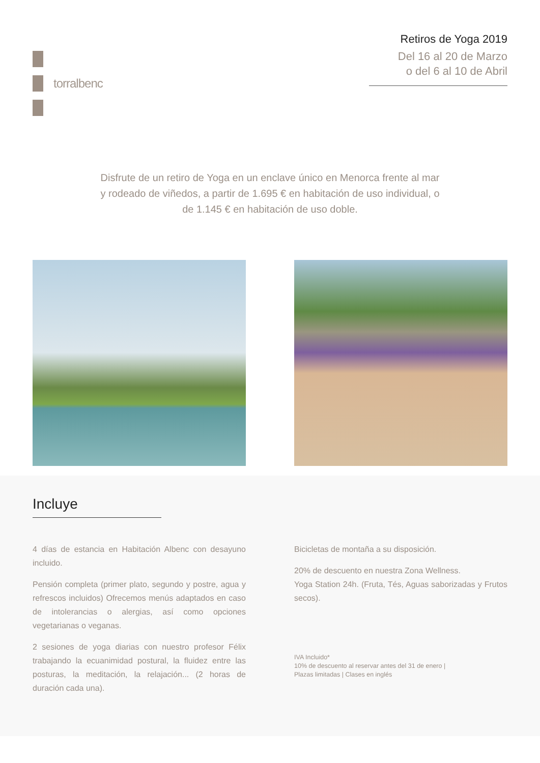torralbenc
Retiros de Yoga 2019
Del 16 al 20 de Marzo
o del 6 al 10 de Abril
Disfrute de un retiro de Yoga en un enclave único en Menorca frente al mar y rodeado de viñedos, a partir de 1.695 € en habitación de uso individual, o de 1.145 € en habitación de uso doble.
Incluye
4 días de estancia en Habitación Albenc con desayuno incluido.
Pensión completa (primer plato, segundo y postre, agua y refrescos incluidos) Ofrecemos menús adaptados en caso de intolerancias o alergias, así como opciones vegetarianas o veganas.
2 sesiones de yoga diarias con nuestro profesor Félix trabajando la ecuanimidad postural, la fluidez entre las posturas, la meditación, la relajación... (2 horas de duración cada una).
Bicicletas de montaña a su disposición.
20% de descuento en nuestra Zona Wellness.
Yoga Station 24h. (Fruta, Tés, Aguas saborizadas y Frutos secos).
IVA Incluido*
10% de descuento al reservar antes del 31 de enero |
Plazas limitadas | Clases en inglés